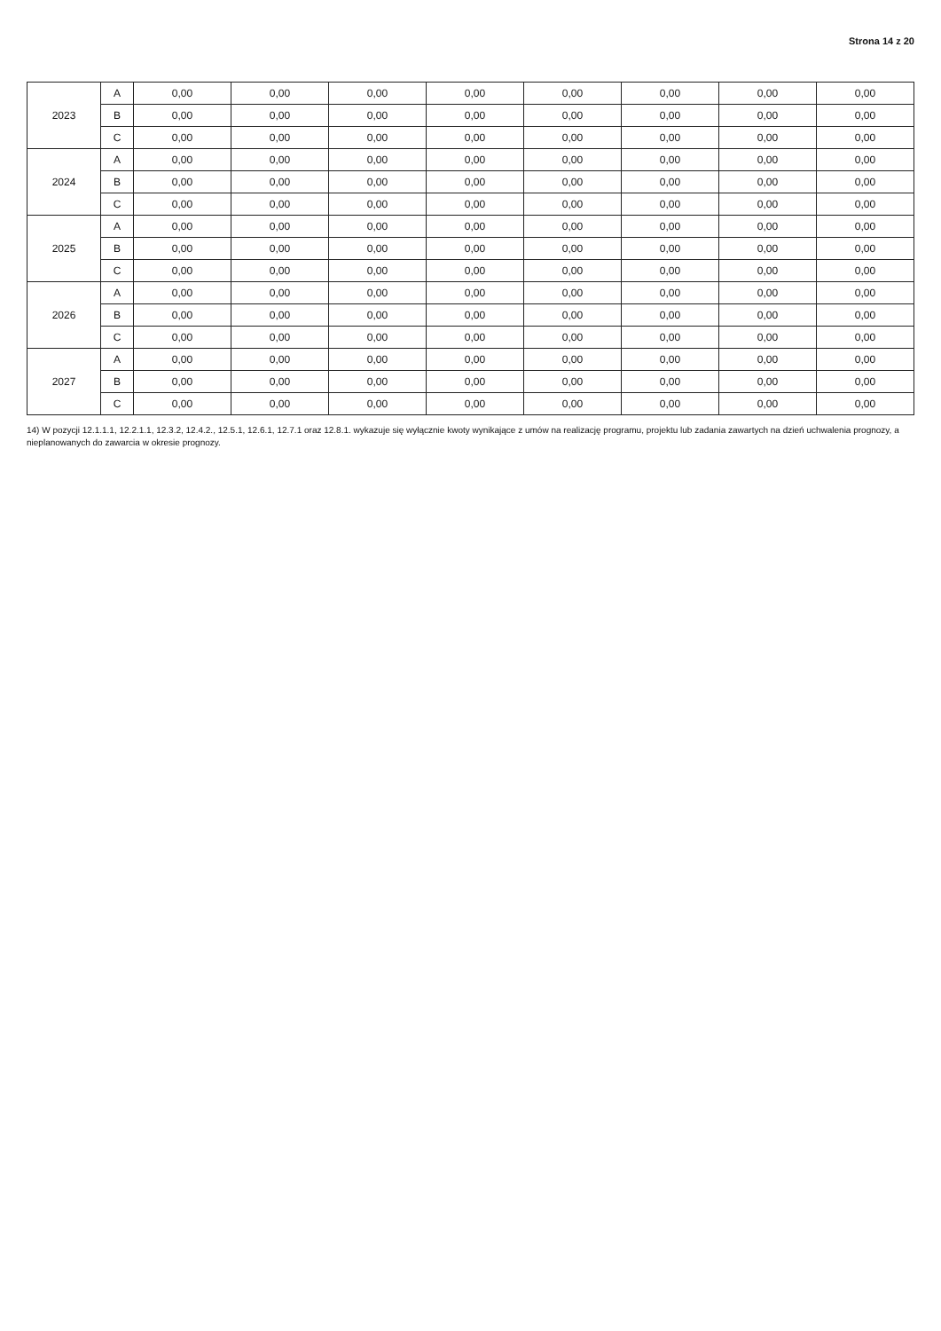Strona 14 z 20
| 2023 | A | 0,00 | 0,00 | 0,00 | 0,00 | 0,00 | 0,00 | 0,00 | 0,00 |
| | B | 0,00 | 0,00 | 0,00 | 0,00 | 0,00 | 0,00 | 0,00 | 0,00 |
| | C | 0,00 | 0,00 | 0,00 | 0,00 | 0,00 | 0,00 | 0,00 | 0,00 |
| 2024 | A | 0,00 | 0,00 | 0,00 | 0,00 | 0,00 | 0,00 | 0,00 | 0,00 |
| | B | 0,00 | 0,00 | 0,00 | 0,00 | 0,00 | 0,00 | 0,00 | 0,00 |
| | C | 0,00 | 0,00 | 0,00 | 0,00 | 0,00 | 0,00 | 0,00 | 0,00 |
| 2025 | A | 0,00 | 0,00 | 0,00 | 0,00 | 0,00 | 0,00 | 0,00 | 0,00 |
| | B | 0,00 | 0,00 | 0,00 | 0,00 | 0,00 | 0,00 | 0,00 | 0,00 |
| | C | 0,00 | 0,00 | 0,00 | 0,00 | 0,00 | 0,00 | 0,00 | 0,00 |
| 2026 | A | 0,00 | 0,00 | 0,00 | 0,00 | 0,00 | 0,00 | 0,00 | 0,00 |
| | B | 0,00 | 0,00 | 0,00 | 0,00 | 0,00 | 0,00 | 0,00 | 0,00 |
| | C | 0,00 | 0,00 | 0,00 | 0,00 | 0,00 | 0,00 | 0,00 | 0,00 |
| 2027 | A | 0,00 | 0,00 | 0,00 | 0,00 | 0,00 | 0,00 | 0,00 | 0,00 |
| | B | 0,00 | 0,00 | 0,00 | 0,00 | 0,00 | 0,00 | 0,00 | 0,00 |
| | C | 0,00 | 0,00 | 0,00 | 0,00 | 0,00 | 0,00 | 0,00 | 0,00 |
14) W pozycji 12.1.1.1, 12.2.1.1, 12.3.2, 12.4.2., 12.5.1, 12.6.1, 12.7.1 oraz 12.8.1. wykazuje się wyłącznie kwoty wynikające z umów na realizację programu, projektu lub zadania zawartych na dzień uchwalenia prognozy, a nieplanowanych do zawarcia w okresie prognozy.